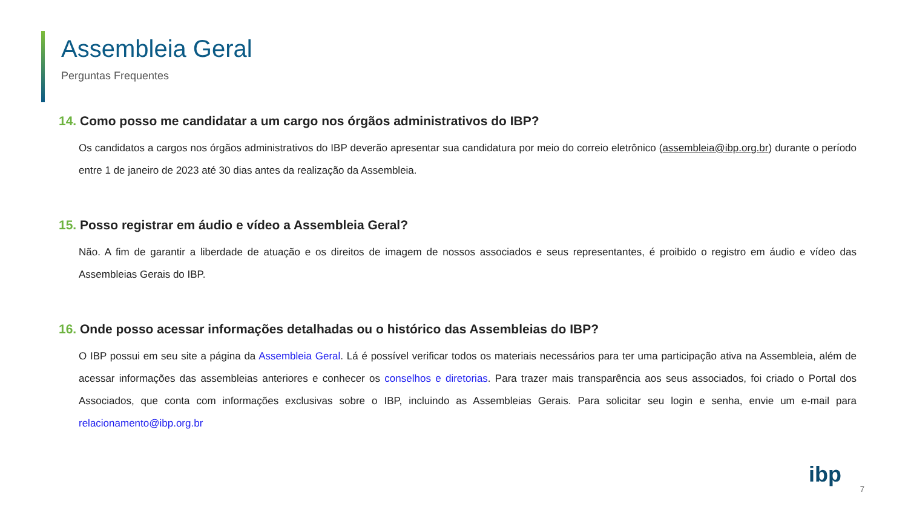Assembleia Geral
Perguntas Frequentes
14. Como posso me candidatar a um cargo nos órgãos administrativos do IBP?
Os candidatos a cargos nos órgãos administrativos do IBP deverão apresentar sua candidatura por meio do correio eletrônico (assembleia@ibp.org.br) durante o período entre 1 de janeiro de 2023 até 30 dias antes da realização da Assembleia.
15. Posso registrar em áudio e vídeo a Assembleia Geral?
Não. A fim de garantir a liberdade de atuação e os direitos de imagem de nossos associados e seus representantes, é proibido o registro em áudio e vídeo das Assembleias Gerais do IBP.
16. Onde posso acessar informações detalhadas ou o histórico das Assembleias do IBP?
O IBP possui em seu site a página da Assembleia Geral. Lá é possível verificar todos os materiais necessários para ter uma participação ativa na Assembleia, além de acessar informações das assembleias anteriores e conhecer os conselhos e diretorias. Para trazer mais transparência aos seus associados, foi criado o Portal dos Associados, que conta com informações exclusivas sobre o IBP, incluindo as Assembleias Gerais. Para solicitar seu login e senha, envie um e-mail para relacionamento@ibp.org.br
ibp
7